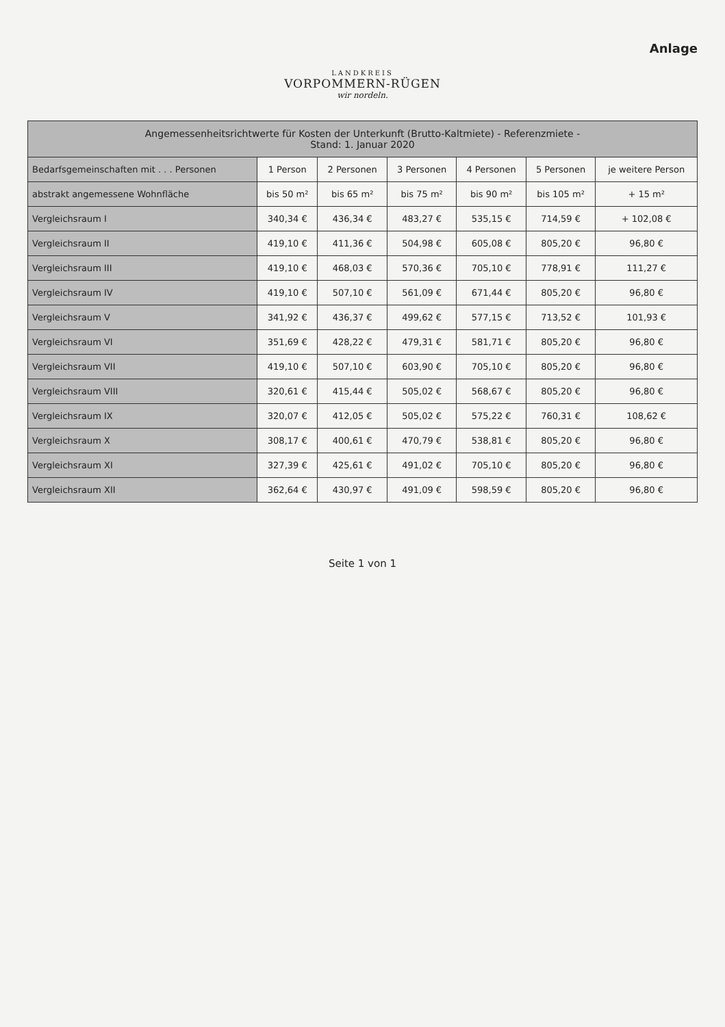Anlage
LANDKREIS
VORPOMMERN-RÜGEN
wir nordeln.
| Angemessenheitsrichtwerte für Kosten der Unterkunft (Brutto-Kaltmiete) - Referenzmiete - Stand: 1. Januar 2020 | | | | | | |
| --- | --- | --- | --- | --- | --- | --- |
| Bedarfsgemeinschaften mit . . . Personen | 1 Person | 2 Personen | 3 Personen | 4 Personen | 5 Personen | je weitere Person |
| abstrakt angemessene Wohnfläche | bis 50 m² | bis 65 m² | bis 75 m² | bis 90 m² | bis 105 m² | + 15 m² |
| Vergleichsraum I | 340,34 € | 436,34 € | 483,27 € | 535,15 € | 714,59 € | + 102,08 € |
| Vergleichsraum II | 419,10 € | 411,36 € | 504,98 € | 605,08 € | 805,20 € | 96,80 € |
| Vergleichsraum III | 419,10 € | 468,03 € | 570,36 € | 705,10 € | 778,91 € | 111,27 € |
| Vergleichsraum IV | 419,10 € | 507,10 € | 561,09 € | 671,44 € | 805,20 € | 96,80 € |
| Vergleichsraum V | 341,92 € | 436,37 € | 499,62 € | 577,15 € | 713,52 € | 101,93 € |
| Vergleichsraum VI | 351,69 € | 428,22 € | 479,31 € | 581,71 € | 805,20 € | 96,80 € |
| Vergleichsraum VII | 419,10 € | 507,10 € | 603,90 € | 705,10 € | 805,20 € | 96,80 € |
| Vergleichsraum VIII | 320,61 € | 415,44 € | 505,02 € | 568,67 € | 805,20 € | 96,80 € |
| Vergleichsraum IX | 320,07 € | 412,05 € | 505,02 € | 575,22 € | 760,31 € | 108,62 € |
| Vergleichsraum X | 308,17 € | 400,61 € | 470,79 € | 538,81 € | 805,20 € | 96,80 € |
| Vergleichsraum XI | 327,39 € | 425,61 € | 491,02 € | 705,10 € | 805,20 € | 96,80 € |
| Vergleichsraum XII | 362,64 € | 430,97 € | 491,09 € | 598,59 € | 805,20 € | 96,80 € |
Seite 1 von 1